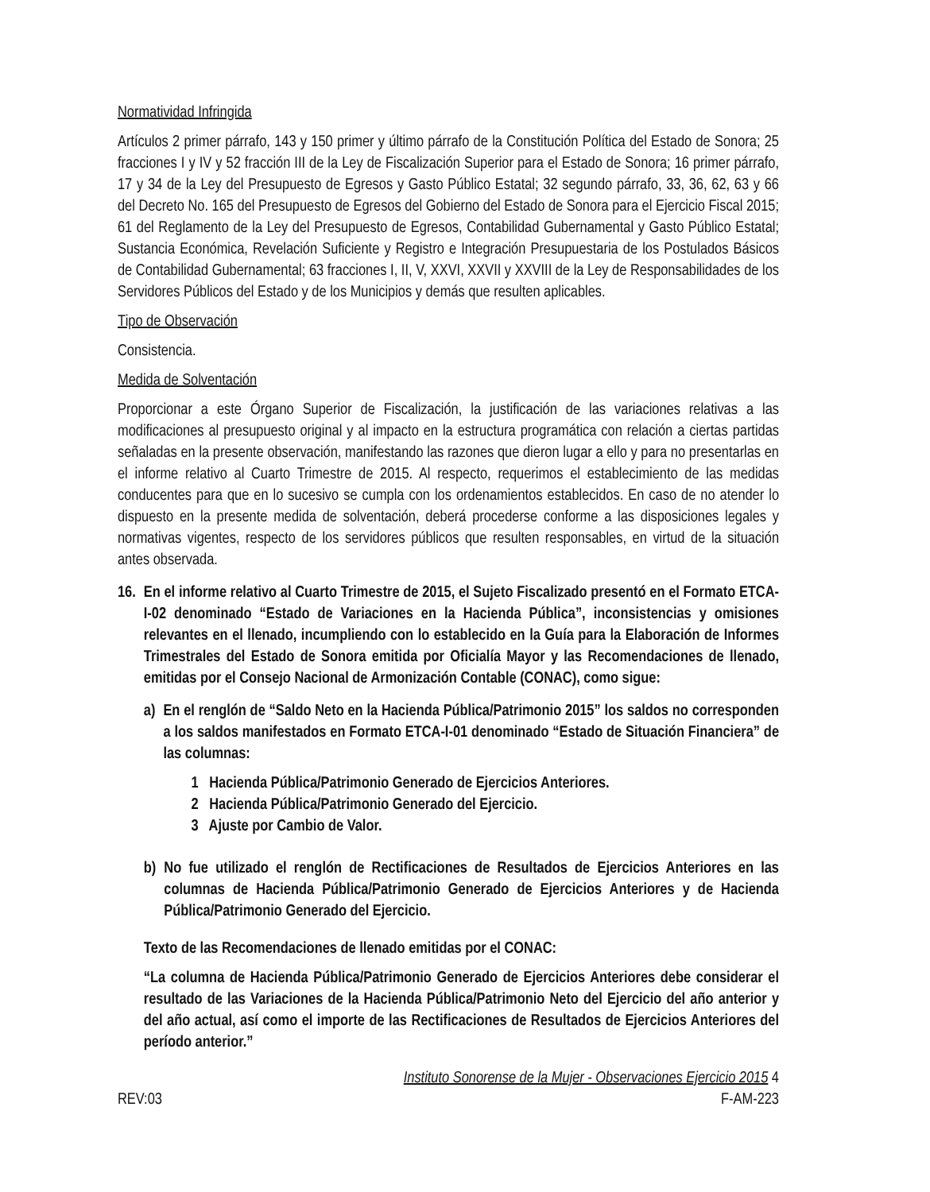Normatividad Infringida
Artículos 2 primer párrafo, 143 y 150 primer y último párrafo de la Constitución Política del Estado de Sonora; 25 fracciones I y IV y 52 fracción III de la Ley de Fiscalización Superior para el Estado de Sonora; 16 primer párrafo, 17 y 34 de la Ley del Presupuesto de Egresos y Gasto Público Estatal; 32 segundo párrafo, 33, 36, 62, 63 y 66 del Decreto No. 165 del Presupuesto de Egresos del Gobierno del Estado de Sonora para el Ejercicio Fiscal 2015; 61 del Reglamento de la Ley del Presupuesto de Egresos, Contabilidad Gubernamental y Gasto Público Estatal; Sustancia Económica, Revelación Suficiente y Registro e Integración Presupuestaria de los Postulados Básicos de Contabilidad Gubernamental; 63 fracciones I, II, V, XXVI, XXVII y XXVIII de la Ley de Responsabilidades de los Servidores Públicos del Estado y de los Municipios y demás que resulten aplicables.
Tipo de Observación
Consistencia.
Medida de Solventación
Proporcionar a este Órgano Superior de Fiscalización, la justificación de las variaciones relativas a las modificaciones al presupuesto original y al impacto en la estructura programática con relación a ciertas partidas señaladas en la presente observación, manifestando las razones que dieron lugar a ello y para no presentarlas en el informe relativo al Cuarto Trimestre de 2015. Al respecto, requerimos el establecimiento de las medidas conducentes para que en lo sucesivo se cumpla con los ordenamientos establecidos. En caso de no atender lo dispuesto en la presente medida de solventación, deberá procederse conforme a las disposiciones legales y normativas vigentes, respecto de los servidores públicos que resulten responsables, en virtud de la situación antes observada.
16. En el informe relativo al Cuarto Trimestre de 2015, el Sujeto Fiscalizado presentó en el Formato ETCA-I-02 denominado “Estado de Variaciones en la Hacienda Pública”, inconsistencias y omisiones relevantes en el llenado, incumpliendo con lo establecido en la Guía para la Elaboración de Informes Trimestrales del Estado de Sonora emitida por Oficialía Mayor y las Recomendaciones de llenado, emitidas por el Consejo Nacional de Armonización Contable (CONAC), como sigue:
a) En el renglón de “Saldo Neto en la Hacienda Pública/Patrimonio 2015” los saldos no corresponden a los saldos manifestados en Formato ETCA-I-01 denominado “Estado de Situación Financiera” de las columnas:
1 Hacienda Pública/Patrimonio Generado de Ejercicios Anteriores.
2 Hacienda Pública/Patrimonio Generado del Ejercicio.
3 Ajuste por Cambio de Valor.
b) No fue utilizado el renglón de Rectificaciones de Resultados de Ejercicios Anteriores en las columnas de Hacienda Pública/Patrimonio Generado de Ejercicios Anteriores y de Hacienda Pública/Patrimonio Generado del Ejercicio.
Texto de las Recomendaciones de llenado emitidas por el CONAC:
“La columna de Hacienda Pública/Patrimonio Generado de Ejercicios Anteriores debe considerar el resultado de las Variaciones de la Hacienda Pública/Patrimonio Neto del Ejercicio del año anterior y del año actual, así como el importe de las Rectificaciones de Resultados de Ejercicios Anteriores del período anterior.”
Instituto Sonorense de la Mujer - Observaciones Ejercicio 2015 4
REV:03 F-AM-223